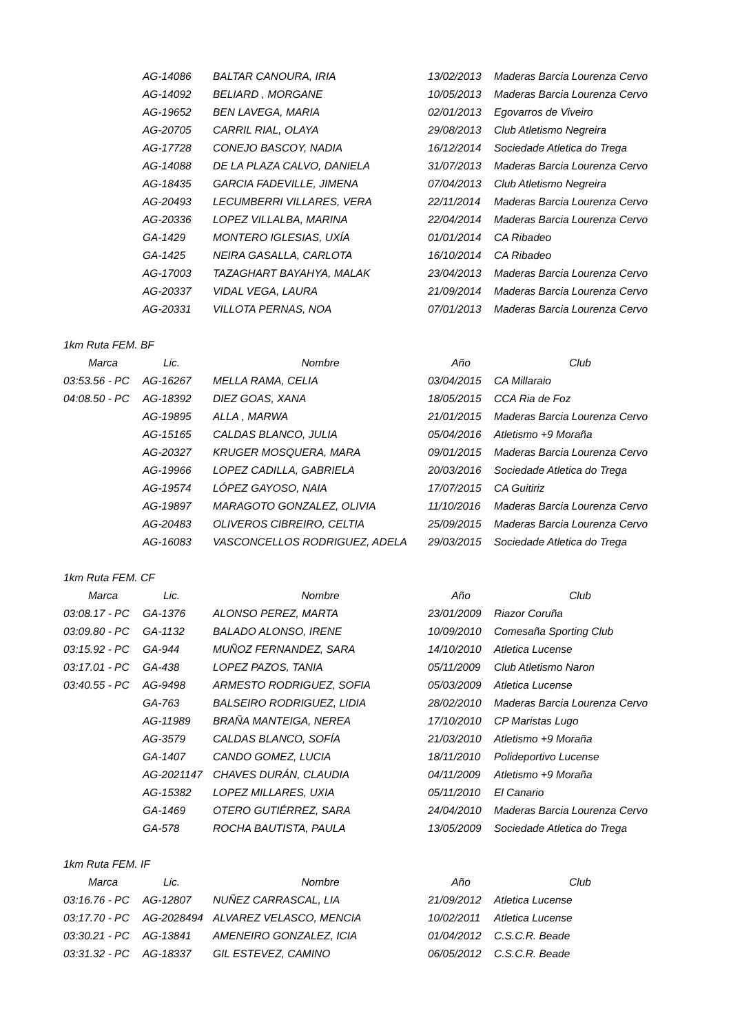| | AG-14086 | BALTAR CANOURA, IRIA | 13/02/2013 | Maderas Barcia Lourenza Cervo |
| | AG-14092 | BELIARD , MORGANE | 10/05/2013 | Maderas Barcia Lourenza Cervo |
| | AG-19652 | BEN LAVEGA, MARIA | 02/01/2013 | Egovarros de Viveiro |
| | AG-20705 | CARRIL RIAL, OLAYA | 29/08/2013 | Club Atletismo Negreira |
| | AG-17728 | CONEJO BASCOY, NADIA | 16/12/2014 | Sociedade Atletica do Trega |
| | AG-14088 | DE LA PLAZA CALVO, DANIELA | 31/07/2013 | Maderas Barcia Lourenza Cervo |
| | AG-18435 | GARCIA FADEVILLE, JIMENA | 07/04/2013 | Club Atletismo Negreira |
| | AG-20493 | LECUMBERRI VILLARES, VERA | 22/11/2014 | Maderas Barcia Lourenza Cervo |
| | AG-20336 | LOPEZ VILLALBA, MARINA | 22/04/2014 | Maderas Barcia Lourenza Cervo |
| | GA-1429 | MONTERO IGLESIAS, UXÍA | 01/01/2014 | CA Ribadeo |
| | GA-1425 | NEIRA GASALLA, CARLOTA | 16/10/2014 | CA Ribadeo |
| | AG-17003 | TAZAGHART BAYAHYA, MALAK | 23/04/2013 | Maderas Barcia Lourenza Cervo |
| | AG-20337 | VIDAL VEGA, LAURA | 21/09/2014 | Maderas Barcia Lourenza Cervo |
| | AG-20331 | VILLOTA PERNAS, NOA | 07/01/2013 | Maderas Barcia Lourenza Cervo |
1km Ruta FEM. BF
| Marca | Lic. | Nombre | Año | Club |
| --- | --- | --- | --- | --- |
| 03:53.56 - PC | AG-16267 | MELLA RAMA, CELIA | 03/04/2015 | CA Millaraio |
| 04:08.50 - PC | AG-18392 | DIEZ GOAS, XANA | 18/05/2015 | CCA Ria de Foz |
| | AG-19895 | ALLA , MARWA | 21/01/2015 | Maderas Barcia Lourenza Cervo |
| | AG-15165 | CALDAS BLANCO, JULIA | 05/04/2016 | Atletismo +9 Moraña |
| | AG-20327 | KRUGER MOSQUERA, MARA | 09/01/2015 | Maderas Barcia Lourenza Cervo |
| | AG-19966 | LOPEZ CADILLA, GABRIELA | 20/03/2016 | Sociedade Atletica do Trega |
| | AG-19574 | LÓPEZ GAYOSO, NAIA | 17/07/2015 | CA Guitiriz |
| | AG-19897 | MARAGOTO GONZALEZ, OLIVIA | 11/10/2016 | Maderas Barcia Lourenza Cervo |
| | AG-20483 | OLIVEROS CIBREIRO, CELTIA | 25/09/2015 | Maderas Barcia Lourenza Cervo |
| | AG-16083 | VASCONCELLOS RODRIGUEZ, ADELA | 29/03/2015 | Sociedade Atletica do Trega |
1km Ruta FEM. CF
| Marca | Lic. | Nombre | Año | Club |
| --- | --- | --- | --- | --- |
| 03:08.17 - PC | GA-1376 | ALONSO PEREZ, MARTA | 23/01/2009 | Riazor Coruña |
| 03:09.80 - PC | GA-1132 | BALADO ALONSO, IRENE | 10/09/2010 | Comesaña Sporting Club |
| 03:15.92 - PC | GA-944 | MUÑOZ FERNANDEZ, SARA | 14/10/2010 | Atletica Lucense |
| 03:17.01 - PC | GA-438 | LOPEZ PAZOS, TANIA | 05/11/2009 | Club Atletismo Naron |
| 03:40.55 - PC | AG-9498 | ARMESTO RODRIGUEZ, SOFIA | 05/03/2009 | Atletica Lucense |
| | GA-763 | BALSEIRO RODRIGUEZ, LIDIA | 28/02/2010 | Maderas Barcia Lourenza Cervo |
| | AG-11989 | BRAÑA MANTEIGA, NEREA | 17/10/2010 | CP Maristas Lugo |
| | AG-3579 | CALDAS BLANCO, SOFÍA | 21/03/2010 | Atletismo +9 Moraña |
| | GA-1407 | CANDO GOMEZ, LUCIA | 18/11/2010 | Polideportivo Lucense |
| | AG-2021147 | CHAVES DURÁN, CLAUDIA | 04/11/2009 | Atletismo +9 Moraña |
| | AG-15382 | LOPEZ MILLARES, UXIA | 05/11/2010 | El Canario |
| | GA-1469 | OTERO GUTIÉRREZ, SARA | 24/04/2010 | Maderas Barcia Lourenza Cervo |
| | GA-578 | ROCHA BAUTISTA, PAULA | 13/05/2009 | Sociedade Atletica do Trega |
1km Ruta FEM. IF
| Marca | Lic. | Nombre | Año | Club |
| --- | --- | --- | --- | --- |
| 03:16.76 - PC | AG-12807 | NUÑEZ CARRASCAL, LIA | 21/09/2012 | Atletica Lucense |
| 03:17.70 - PC | AG-2028494 | ALVAREZ VELASCO, MENCIA | 10/02/2011 | Atletica Lucense |
| 03:30.21 - PC | AG-13841 | AMENEIRO GONZALEZ, ICIA | 01/04/2012 | C.S.C.R. Beade |
| 03:31.32 - PC | AG-18337 | GIL ESTEVEZ, CAMINO | 06/05/2012 | C.S.C.R. Beade |